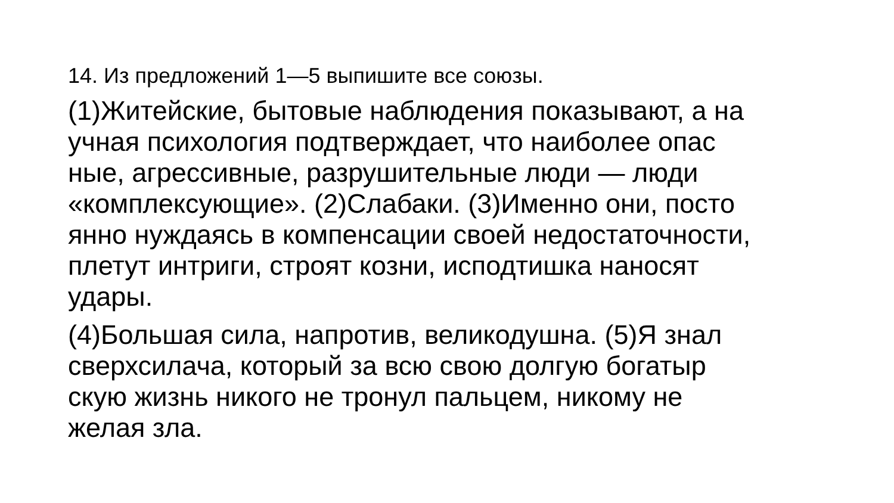14. Из предложений 1—5 выпишите все союзы.
(1)Житейские, бытовые наблюдения показывают, а на
учная психология подтверждает, что наиболее опас
ные, агрессивные, разрушительные люди — люди
«комплексующие». (2)Слабаки. (3)Именно они, посто
янно нуждаясь в компенсации своей недостаточности,
плетут интриги, строят козни, исподтишка наносят
удары.
(4)Большая сила, напротив, великодушна. (5)Я знал
сверхсилача, который за всю свою долгую богатыр
скую жизнь никого не тронул пальцем, никому не
желая зла.